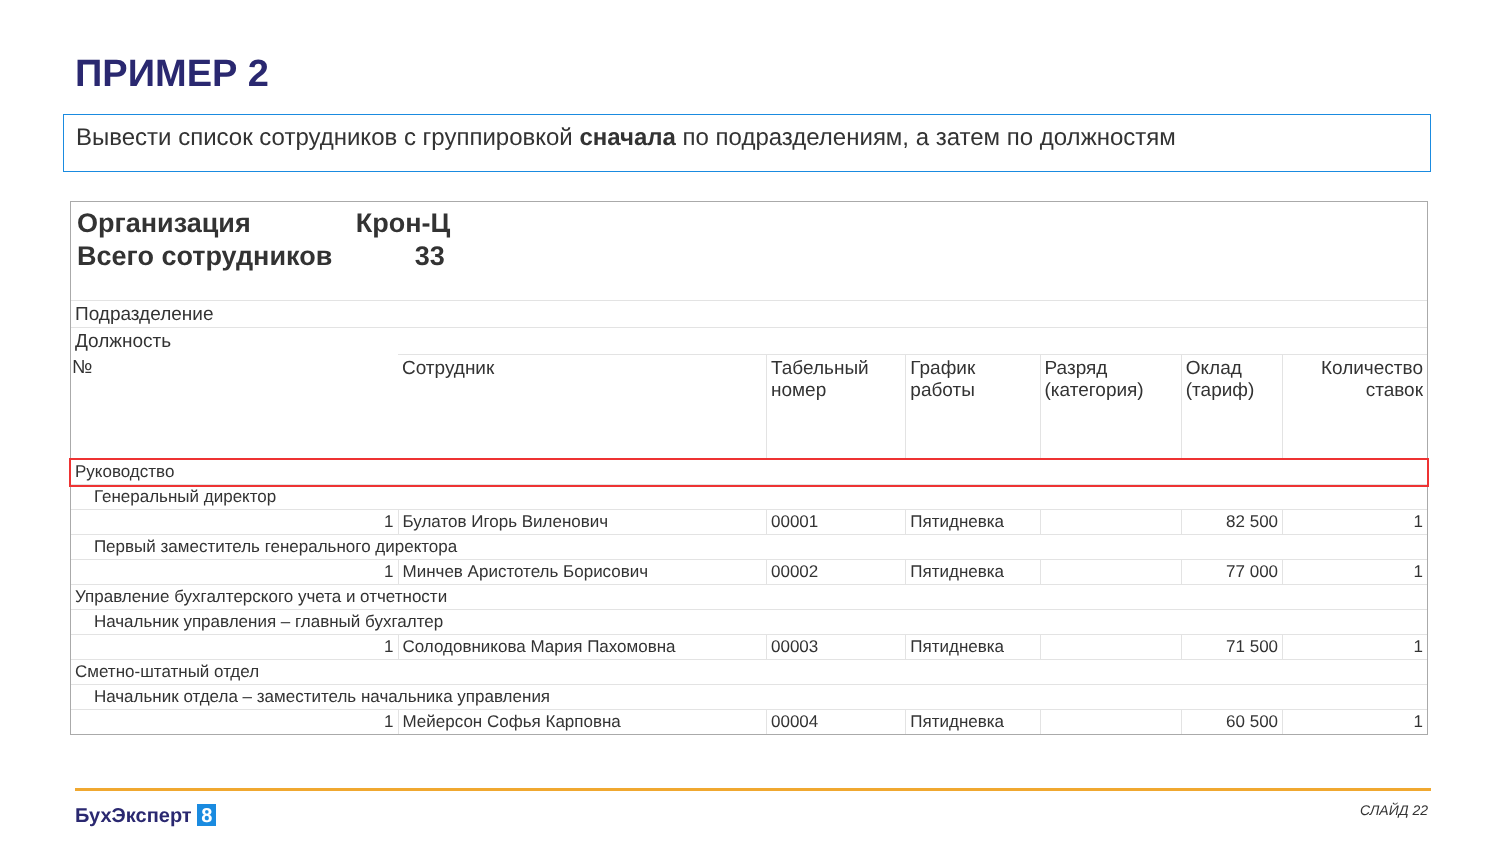ПРИМЕР 2
Вывести список сотрудников с группировкой сначала по подразделениям, а затем по должностям
Организация Крон-Ц
Всего сотрудников 33
| Подразделение | | | | | | |
| Должность | | | | | | |
| № | Сотрудник | Табельный номер | График работы | Разряд (категория) | Оклад (тариф) | Количество ставок |
| Руководство | | | | | | |
| Генеральный директор | | | | | | |
| 1 | Булатов Игорь Виленович | 00001 | Пятидневка | | 82 500 | 1 |
| Первый заместитель генерального директора | | | | | | |
| 1 | Минчев Аристотель Борисович | 00002 | Пятидневка | | 77 000 | 1 |
| Управление бухгалтерского учета и отчетности | | | | | | |
| Начальник управления – главный бухгалтер | | | | | | |
| 1 | Солодовникова Мария Пахомовна | 00003 | Пятидневка | | 71 500 | 1 |
| Сметно-штатный отдел | | | | | | |
| Начальник отдела – заместитель начальника управления | | | | | | |
| 1 | Мейерсон Софья Карповна | 00004 | Пятидневка | | 60 500 | 1 |
БухЭксперт 8 СЛАЙД 22